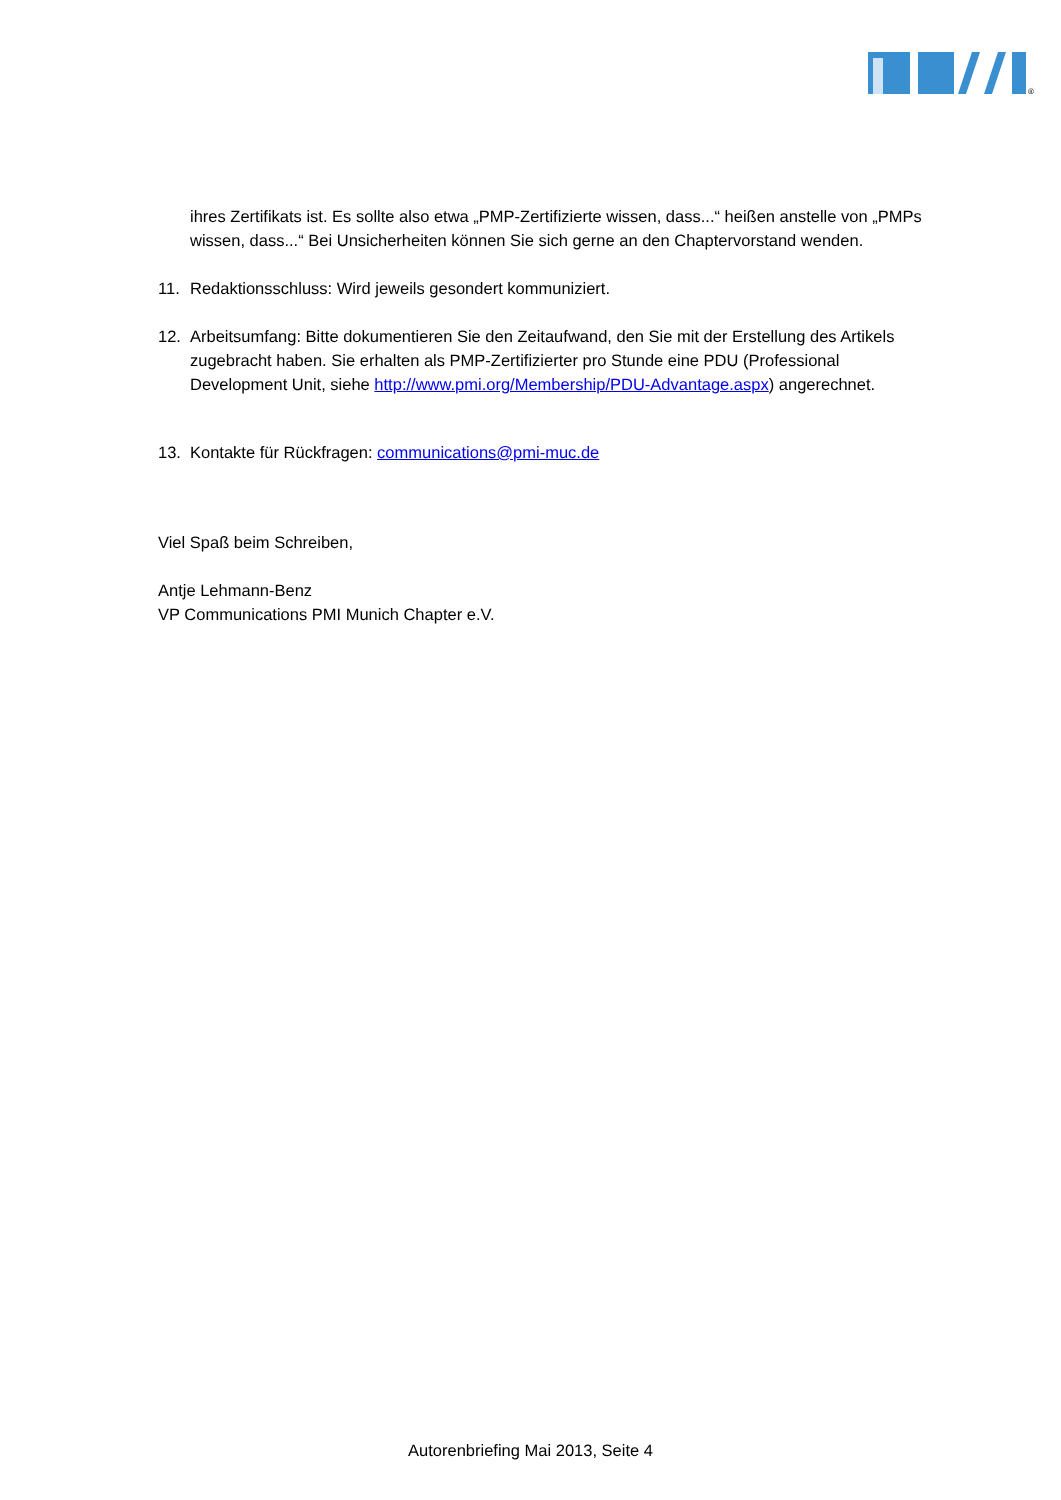®
ihres Zertifikats ist. Es sollte also etwa „PMP-Zertifizierte wissen, dass...“ heißen anstelle von „PMPs wissen, dass...“ Bei Unsicherheiten können Sie sich gerne an den Chaptervorstand wenden.
11. Redaktionsschluss: Wird jeweils gesondert kommuniziert.
12. Arbeitsumfang: Bitte dokumentieren Sie den Zeitaufwand, den Sie mit der Erstellung des Artikels zugebracht haben. Sie erhalten als PMP-Zertifizierter pro Stunde eine PDU (Professional Development Unit, siehe http://www.pmi.org/Membership/PDU-Advantage.aspx) angerechnet.
13. Kontakte für Rückfragen: communications@pmi-muc.de
Viel Spaß beim Schreiben,
Antje Lehmann-Benz
VP Communications PMI Munich Chapter e.V.
Autorenbriefing Mai 2013, Seite 4